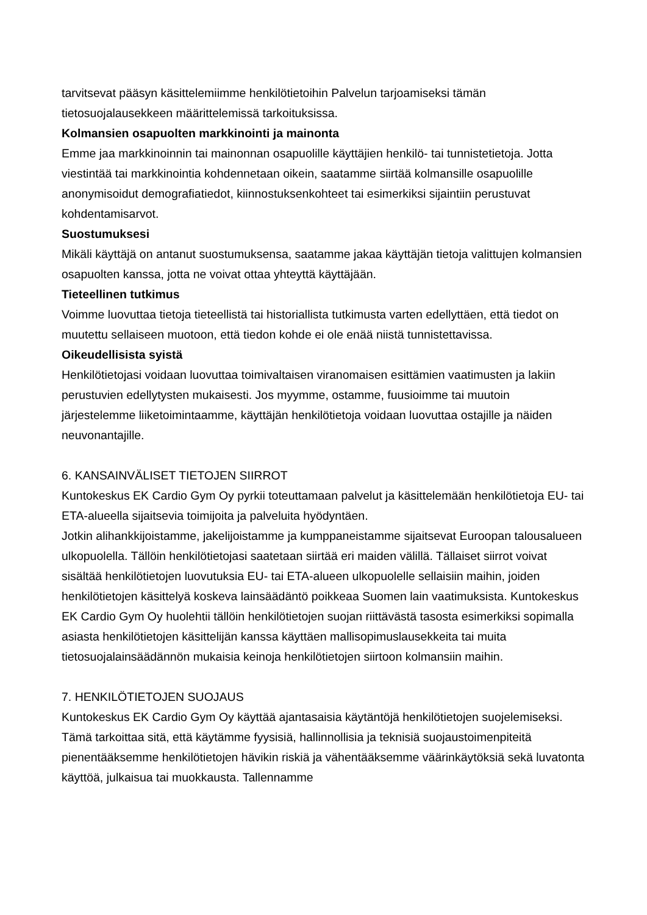tarvitsevat pääsyn käsittelemiimme henkilötietoihin Palvelun tarjoamiseksi tämän tietosuojalausekkeen määrittelemissä tarkoituksissa.
Kolmansien osapuolten markkinointi ja mainonta
Emme jaa markkinoinnin tai mainonnan osapuolille käyttäjien henkilö- tai tunnistetietoja. Jotta viestintää tai markkinointia kohdennetaan oikein, saatamme siirtää kolmansille osapuolille anonymisoidut demografiatiedot, kiinnostuksenkohteet tai esimerkiksi sijaintiin perustuvat kohdentamisarvot.
Suostumuksesi
Mikäli käyttäjä on antanut suostumuksensa, saatamme jakaa käyttäjän tietoja valittujen kolmansien osapuolten kanssa, jotta ne voivat ottaa yhteyttä käyttäjään.
Tieteellinen tutkimus
Voimme luovuttaa tietoja tieteellistä tai historiallista tutkimusta varten edellyttäen, että tiedot on muutettu sellaiseen muotoon, että tiedon kohde ei ole enää niistä tunnistettavissa.
Oikeudellisista syistä
Henkilötietojasi voidaan luovuttaa toimivaltaisen viranomaisen esittämien vaatimusten ja lakiin perustuvien edellytysten mukaisesti. Jos myymme, ostamme, fuusioimme tai muutoin järjestelemme liiketoimintaamme, käyttäjän henkilötietoja voidaan luovuttaa ostajille ja näiden neuvonantajille.
6. KANSAINVÄLISET TIETOJEN SIIRROT
Kuntokeskus EK Cardio Gym Oy pyrkii toteuttamaan palvelut ja käsittelemään henkilötietoja EU- tai ETA-alueella sijaitsevia toimijoita ja palveluita hyödyntäen.
Jotkin alihankkijoistamme, jakelijoistamme ja kumppaneistamme sijaitsevat Euroopan talousalueen ulkopuolella. Tällöin henkilötietojasi saatetaan siirtää eri maiden välillä. Tällaiset siirrot voivat sisältää henkilötietojen luovutuksia EU- tai ETA-alueen ulkopuolelle sellaisiin maihin, joiden henkilötietojen käsittelyä koskeva lainsäädäntö poikkeaa Suomen lain vaatimuksista. Kuntokeskus EK Cardio Gym Oy huolehtii tällöin henkilötietojen suojan riittävästä tasosta esimerkiksi sopimalla asiasta henkilötietojen käsittelijän kanssa käyttäen mallisopimuslausekkeita tai muita tietosuojalainsäädännön mukaisia keinoja henkilötietojen siirtoon kolmansiin maihin.
7. HENKILÖTIETOJEN SUOJAUS
Kuntokeskus EK Cardio Gym Oy käyttää ajantasaisia käytäntöjä henkilötietojen suojelemiseksi. Tämä tarkoittaa sitä, että käytämme fyysisiä, hallinnollisia ja teknisiä suojaustoimenpiteitä pienentääksemme henkilötietojen hävikin riskiä ja vähentääksemme väärinkäytöksiä sekä luvatonta käyttöä, julkaisua tai muokkausta. Tallennamme